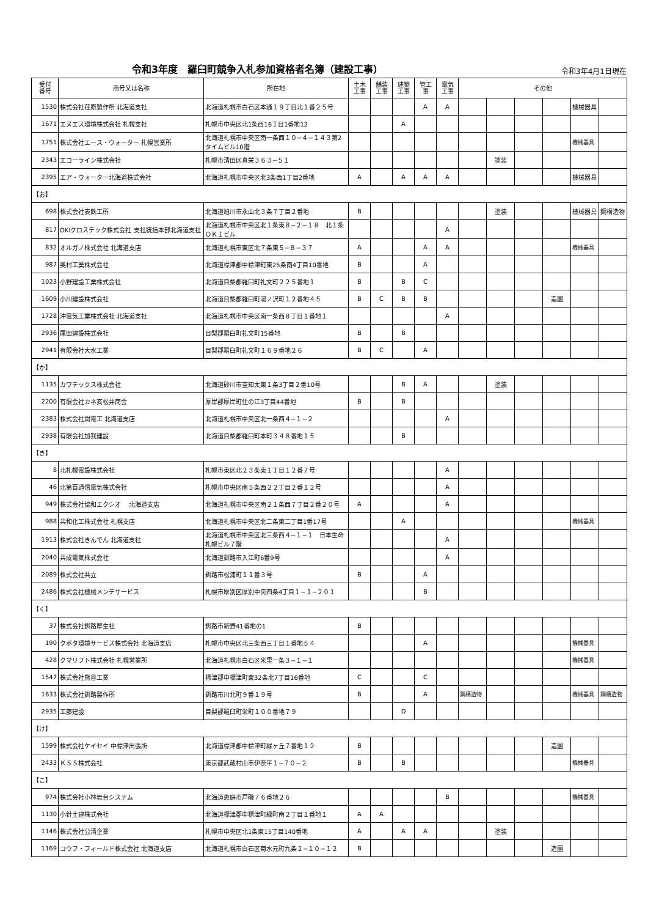令和3年度　羅臼町競争入札参加資格者名簿（建設工事）
令和3年4月1日現在
| 受付 番号 | 商号又は名称 | 所在地 | 土木 工事 | 舗装 工事 | 建築 工事 | 管工 事 | 電気 工事 | その他 | | | | | |
| --- | --- | --- | --- | --- | --- | --- | --- | --- | --- | --- | --- | --- | --- |
| 1530 | 株式会社荏原製作所 北海道支社 | 北海道札幌市白石区本通１９丁目北１番２５号 | | | | A | A | | | | | 機械器具 | |
| 1671 | エヌエス環境株式会社 札幌支社 | 札幌市中央区北1条西16丁目1番地12 | | | A | | | | | | | | |
| 1751 | 株式会社エース・ウォーター 札幌営業所 | 北海道札幌市中央区南一条西１０−４−１４３第2タイムビル10階 | | | | | | | | | | 機械器具 | |
| 2343 | エコーライン株式会社 | 札幌市清田区真栄３６３−５１ | | | | | | | 塗装 | | | | |
| 2395 | エア・ウォーター北海道株式会社 | 北海道札幌市中央区北3条西1丁目2番地 | A | | A | A | A | | | | | 機械器具 | |
| 【お】 | | | | | | | | | | | | | |
| 698 | 株式会社表鉄工所 | 北海道旭川市永山北３条７丁目２番地 | B | | | | | | 塗装 | | | 機械器具 | 鋼構造物 |
| 817 | OKIクロステック株式会社 支社統括本部北海道支社 | 北海道札幌市中央区北１条東８−２−１８ 北１条ＯＫＩビル | | | | | A | | | | | | |
| 832 | オルガノ株式会社 北海道支店 | 北海道札幌市東区北７条東５−８−３７ | A | | | A | A | | | | | 機械器具 | |
| 987 | 奥村工業株式会社 | 北海道標津郡中標津町東25条南4丁目10番地 | B | | | A | | | | | | | |
| 1023 | 小野建設工業株式会社 | 北海道目梨郡羅臼町礼文町２２５番地１ | B | | B | C | | | | | | | |
| 1609 | 小川建設株式会社 | 北海道目梨郡羅臼町湯ノ沢町１２番地４５ | B | C | B | B | | | | | 造園 | | |
| 1728 | 沖電気工業株式会社 北海道支社 | 北海道札幌市中央区南一条西８丁目１番地１ | | | | | A | | | | | | |
| 2936 | 尾田建設株式会社 | 目梨郡羅臼町礼文町15番地 | B | | B | | | | | | | | |
| 2941 | 有限会社大水工業 | 目梨郡羅臼町礼文町１６９番地２６ | B | C | | A | | | | | | | |
| 【か】 | | | | | | | | | | | | | |
| 1135 | カワテックス株式会社 | 北海道砂川市空知太東１条3丁目２番10号 | | | B | A | | | 塗装 | | | | |
| 2200 | 有限会社カネ亥松井商会 | 厚岸郡厚岸町住の江3丁目44番地 | B | | B | | | | | | | | |
| 2383 | 株式会社関電工 北海道支店 | 北海道札幌市中央区北一条西４−１−２ | | | | | A | | | | | | |
| 2938 | 有限会社加我建設 | 北海道目梨郡羅臼町本町３４８番地１５ | | | B | | | | | | | | |
| 【き】 | | | | | | | | | | | | | |
| 8 | 北札幌電設株式会社 | 札幌市東区北２３条東１丁目１２番７号 | | | | | A | | | | | | |
| 46 | 北第百通信電気株式会社 | 札幌市中央区南５条西２２丁目２番１２号 | | | | | A | | | | | | |
| 949 | 株式会社協和エクシオ 北海道支店 | 北海道札幌市中央区南２１条西７丁目２番２０号 | A | | | | A | | | | | | |
| 988 | 共和化工株式会社 札幌支店 | 北海道札幌市中央区北二条東二丁目1番17号 | | | A | | | | | | | 機械器具 | |
| 1913 | 株式会社きんでん 北海道支社 | 北海道札幌市中央区北三条西４−１−１ 日本生命札幌ビル７階 | | | | | A | | | | | | |
| 2040 | 共成電気株式会社 | 北海道釧路市入江町6番9号 | | | | | A | | | | | | |
| 2089 | 株式会社共立 | 釧路市松浦町１１番３号 | B | | | A | | | | | | | |
| 2486 | 株式会社機械メンテサービス | 札幌市厚別区厚別中央四条4丁目１−１−２０１ | | | | B | | | | | | | |
| 【く】 | | | | | | | | | | | | | |
| 37 | 株式会社釧路厚生社 | 釧路市新野41番地の1 | B | | | | | | | | | | |
| 190 | クボタ環境サービス株式会社 北海道支店 | 札幌市中央区北三条西三丁目１番地５４ | | | | A | | | | | | 機械器具 | |
| 428 | クマリフト株式会社 札幌営業所 | 北海道札幌市白石区米里一条３−１−１ | | | | | | | | | | 機械器具 | |
| 1547 | 株式会社熊谷工業 | 標津郡中標津町東32条北7丁目16番地 | C | | | C | | | | | | | |
| 1633 | 株式会社釧路製作所 | 釧路市川北町９番１９号 | B | | | A | | 鋼構造物 | | | | 機械器具 | 鋼構造物 |
| 2935 | 工藤建設 | 目梨郡羅臼町栄町１００番地７９ | | | D | | | | | | | | |
| 【け】 | | | | | | | | | | | | | |
| 1599 | 株式会社ケイセイ 中標津出張所 | 北海道標津郡中標津町緑ヶ丘７番地１２ | B | | | | | | | | 造園 | | |
| 2433 | ＫＳＳ株式会社 | 東京都武蔵村山市伊奈平１−７０−２ | B | | B | | | | | | | 機械器具 | |
| 【こ】 | | | | | | | | | | | | | |
| 974 | 株式会社小林舞台システム | 北海道恵庭市戸磯７６番地２６ | | | | | B | | | | | 機械器具 | |
| 1130 | 小針土建株式会社 | 北海道標津郡中標津町緑町南２丁目１番地１ | A | A | | | | | | | | | |
| 1146 | 株式会社公清企業 | 札幌市中央区北1条東15丁目140番地 | A | | A | A | | | 塗装 | | | | |
| 1169 | コウフ・フィールド株式会社 北海道支店 | 北海道札幌市白石区菊水元町九条２−１０−１２ | B | | | | | | | | 造園 | | |